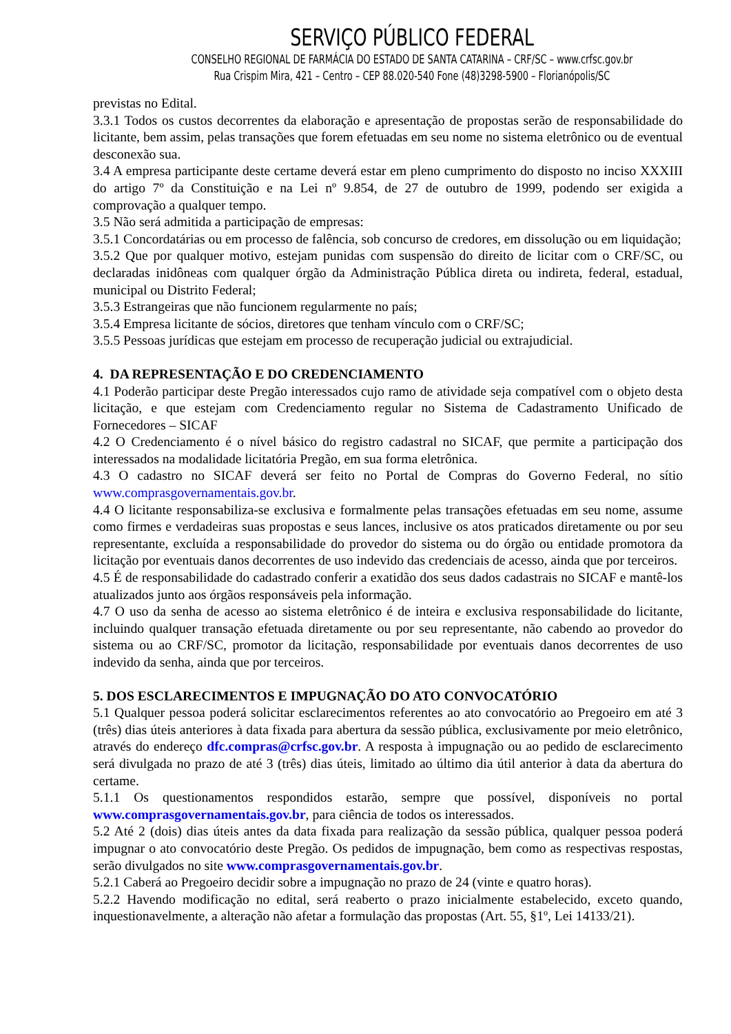SERVIÇO PÚBLICO FEDERAL
CONSELHO REGIONAL DE FARMÁCIA DO ESTADO DE SANTA CATARINA – CRF/SC – www.crfsc.gov.br
Rua Crispim Mira, 421 – Centro – CEP 88.020-540 Fone (48)3298-5900 – Florianópolis/SC
previstas no Edital.
3.3.1 Todos os custos decorrentes da elaboração e apresentação de propostas serão de responsabilidade do licitante, bem assim, pelas transações que forem efetuadas em seu nome no sistema eletrônico ou de eventual desconexão sua.
3.4 A empresa participante deste certame deverá estar em pleno cumprimento do disposto no inciso XXXIII do artigo 7º da Constituição e na Lei nº 9.854, de 27 de outubro de 1999, podendo ser exigida a comprovação a qualquer tempo.
3.5 Não será admitida a participação de empresas:
3.5.1 Concordatárias ou em processo de falência, sob concurso de credores, em dissolução ou em liquidação;
3.5.2 Que por qualquer motivo, estejam punidas com suspensão do direito de licitar com o CRF/SC, ou declaradas inidôneas com qualquer órgão da Administração Pública direta ou indireta, federal, estadual, municipal ou Distrito Federal;
3.5.3 Estrangeiras que não funcionem regularmente no país;
3.5.4 Empresa licitante de sócios, diretores que tenham vínculo com o CRF/SC;
3.5.5 Pessoas jurídicas que estejam em processo de recuperação judicial ou extrajudicial.
4. DA REPRESENTAÇÃO E DO CREDENCIAMENTO
4.1 Poderão participar deste Pregão interessados cujo ramo de atividade seja compatível com o objeto desta licitação, e que estejam com Credenciamento regular no Sistema de Cadastramento Unificado de Fornecedores – SICAF
4.2 O Credenciamento é o nível básico do registro cadastral no SICAF, que permite a participação dos interessados na modalidade licitatória Pregão, em sua forma eletrônica.
4.3 O cadastro no SICAF deverá ser feito no Portal de Compras do Governo Federal, no sítio www.comprasgovernamentais.gov.br.
4.4 O licitante responsabiliza-se exclusiva e formalmente pelas transações efetuadas em seu nome, assume como firmes e verdadeiras suas propostas e seus lances, inclusive os atos praticados diretamente ou por seu representante, excluída a responsabilidade do provedor do sistema ou do órgão ou entidade promotora da licitação por eventuais danos decorrentes de uso indevido das credenciais de acesso, ainda que por terceiros.
4.5 É de responsabilidade do cadastrado conferir a exatidão dos seus dados cadastrais no SICAF e mantê-los atualizados junto aos órgãos responsáveis pela informação.
4.7 O uso da senha de acesso ao sistema eletrônico é de inteira e exclusiva responsabilidade do licitante, incluindo qualquer transação efetuada diretamente ou por seu representante, não cabendo ao provedor do sistema ou ao CRF/SC, promotor da licitação, responsabilidade por eventuais danos decorrentes de uso indevido da senha, ainda que por terceiros.
5. DOS ESCLARECIMENTOS E IMPUGNAÇÃO DO ATO CONVOCATÓRIO
5.1 Qualquer pessoa poderá solicitar esclarecimentos referentes ao ato convocatório ao Pregoeiro em até 3 (três) dias úteis anteriores à data fixada para abertura da sessão pública, exclusivamente por meio eletrônico, através do endereço dfc.compras@crfsc.gov.br. A resposta à impugnação ou ao pedido de esclarecimento será divulgada no prazo de até 3 (três) dias úteis, limitado ao último dia útil anterior à data da abertura do certame.
5.1.1 Os questionamentos respondidos estarão, sempre que possível, disponíveis no portal www.comprasgovernamentais.gov.br, para ciência de todos os interessados.
5.2 Até 2 (dois) dias úteis antes da data fixada para realização da sessão pública, qualquer pessoa poderá impugnar o ato convocatório deste Pregão. Os pedidos de impugnação, bem como as respectivas respostas, serão divulgados no site www.comprasgovernamentais.gov.br.
5.2.1 Caberá ao Pregoeiro decidir sobre a impugnação no prazo de 24 (vinte e quatro horas).
5.2.2 Havendo modificação no edital, será reaberto o prazo inicialmente estabelecido, exceto quando, inquestionavelmente, a alteração não afetar a formulação das propostas (Art. 55, §1º, Lei 14133/21).